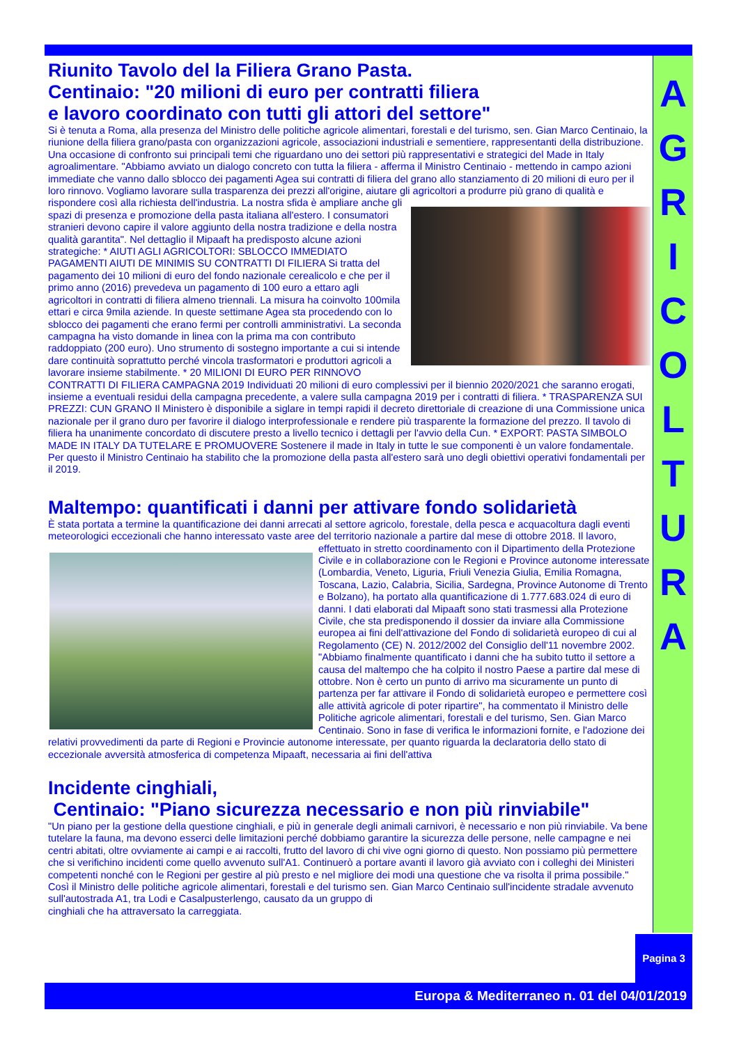A
G
R
I
C
O
L
T
U
R
A
Riunito Tavolo del la Filiera Grano Pasta.
Centinaio: "20 milioni di euro per contratti filiera
e lavoro coordinato con tutti gli attori del settore"
Si è tenuta a Roma, alla presenza del Ministro delle politiche agricole alimentari, forestali e del turismo, sen. Gian Marco Centinaio, la riunione della filiera grano/pasta con organizzazioni agricole, associazioni industriali e sementiere, rappresentanti della distribuzione. Una occasione di confronto sui principali temi che riguardano uno dei settori più rappresentativi e strategici del Made in Italy agroalimentare. "Abbiamo avviato un dialogo concreto con tutta la filiera - afferma il Ministro Centinaio - mettendo in campo azioni immediate che vanno dallo sblocco dei pagamenti Agea sui contratti di filiera del grano allo stanziamento di 20 milioni di euro per il loro rinnovo. Vogliamo lavorare sulla trasparenza dei prezzi all'origine, aiutare gli agricoltori a produrre più grano di qualità e rispondere così alla richiesta dell'industria. La nostra sfida è ampliare anche gli spazi di presenza e promozione della pasta italiana all'estero. I consumatori stranieri devono capire il valore aggiunto della nostra tradizione e della nostra qualità garantita". Nel dettaglio il Mipaaft ha predisposto alcune azioni strategiche: * AIUTI AGLI AGRICOLTORI: SBLOCCO IMMEDIATO PAGAMENTI AIUTI DE MINIMIS SU CONTRATTI DI FILIERA Si tratta del pagamento dei 10 milioni di euro del fondo nazionale cerealicolo e che per il primo anno (2016) prevedeva un pagamento di 100 euro a ettaro agli agricoltori in contratti di filiera almeno triennali. La misura ha coinvolto 100mila ettari e circa 9mila aziende. In queste settimane Agea sta procedendo con lo sblocco dei pagamenti che erano fermi per controlli amministrativi. La seconda campagna ha visto domande in linea con la prima ma con contributo raddoppiato (200 euro). Uno strumento di sostegno importante a cui si intende dare continuità soprattutto perché vincola trasformatori e produttori agricoli a lavorare insieme stabilmente. * 20 MILIONI DI EURO PER RINNOVO CONTRATTI DI FILIERA CAMPAGNA 2019 Individuati 20 milioni di euro complessivi per il biennio 2020/2021 che saranno erogati, insieme a eventuali residui della campagna precedente, a valere sulla campagna 2019 per i contratti di filiera. * TRASPARENZA SUI PREZZI: CUN GRANO Il Ministero è disponibile a siglare in tempi rapidi il decreto direttoriale di creazione di una Commissione unica nazionale per il grano duro per favorire il dialogo interprofessionale e rendere più trasparente la formazione del prezzo. Il tavolo di filiera ha unanimente concordato di discutere presto a livello tecnico i dettagli per l'avvio della Cun. * EXPORT: PASTA SIMBOLO MADE IN ITALY DA TUTELARE E PROMUOVERE Sostenere il made in Italy in tutte le sue componenti è un valore fondamentale. Per questo il Ministro Centinaio ha stabilito che la promozione della pasta all'estero sarà uno degli obiettivi operativi fondamentali per il 2019.
Maltempo: quantificati i danni per attivare fondo solidarietà
È stata portata a termine la quantificazione dei danni arrecati al settore agricolo, forestale, della pesca e acquacoltura dagli eventi meteorologici eccezionali che hanno interessato vaste aree del territorio nazionale a partire dal mese di otto bre 2018. Il lavoro, effettuato in stretto coordinamento con il Dipartimento della Protezione Civile e in collaborazione con le Regioni e Province autonome interessate (Lombardia, Veneto, Liguria, Friuli Venezia Giulia, Emilia Romagna, Toscana, Lazio, Calabria, Sicilia, Sardegna, Province Autonome di Trento e Bolzano), ha portato alla quantificazione di 1.777.683.024 di euro di danni. I dati elaborati dal Mipaaft sono stati trasmessi alla Protezione Civile, che sta predisponendo il dossier da inviare alla Commissione europea ai fini dell'attivazione del Fondo di solidarietà europeo di cui al Regolamento (CE) N. 2012/2002 del Consiglio dell'11 novembre 2002. "Abbiamo finalmente quantificato i danni che ha subito tutto il settore a causa del maltempo che ha colpito il nostro Paese a partire dal mese di ottobre. Non è certo un punto di arrivo ma sicuramente un punto di partenza per far attivare il Fondo di solidarietà europeo e permettere così alle attività agricole di poter ripartire", ha commentato il Ministro delle Politiche agricole alimentari, forestali e del turismo, Sen. Gian Marco Centinaio. Sono in fase di verifica le informazioni fornite, e l'adozione dei relativi provvedimenti da parte di Regioni e Provincie autonome interessate, per quanto riguarda la declaratoria dello stato di eccezionale avversità atmosferica di competenza Mipaaft, necessaria ai fini dell'attiva
Incidente cinghiali,
Centinaio: "Piano sicurezza necessario e non più rinviabile"
"Un piano per la gestione della questione cinghiali, e più in generale degli animali carnivori, è necessario e non più rinviabile. Va bene tutelare la fauna, ma devono esserci delle limitazioni perché dobbiamo garantire la sicurezza delle persone, nelle campagne e nei centri abitati, oltre ovviamente ai campi e ai raccolti, frutto del lavoro di chi vive ogni giorno di questo. Non possiamo più permettere che si verifichino incidenti come quello avvenuto sull'A1. Continuerò a portare avanti il lavoro già avviato con i colleghi dei Ministeri competenti nonché con le Regioni per gestire al più presto e nel migliore dei modi una questione che va risolta il prima possibile."
Così il Ministro delle politiche agricole alimentari, forestali e del turismo sen. Gian Marco Centinaio sull'incidente stradale avvenuto sull'autostrada A1, tra Lodi e Casalpusterlengo, causato da un gruppo di
cinghiali che ha attraversato la carreggiata.
Pagina 3
Europa & Mediterraneo n. 01 del 04/01/2019